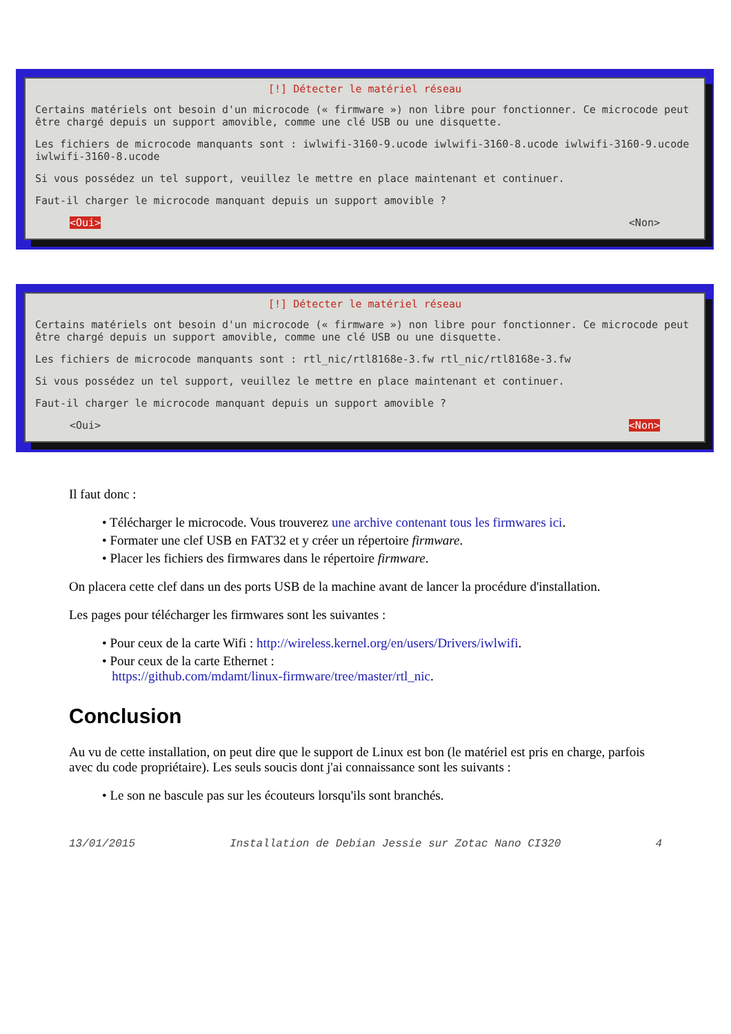[!] Détecter le matériel réseau
Certains matériels ont besoin d'un microcode (« firmware ») non libre pour fonctionner. Ce microcode peut être chargé depuis un support amovible, comme une clé USB ou une disquette.
Les fichiers de microcode manquants sont : iwlwifi-3160-9.ucode iwlwifi-3160-8.ucode iwlwifi-3160-9.ucode iwlwifi-3160-8.ucode
Si vous possédez un tel support, veuillez le mettre en place maintenant et continuer.
Faut-il charger le microcode manquant depuis un support amovible ?
<Oui> <Non>
[!] Détecter le matériel réseau
Certains matériels ont besoin d'un microcode (« firmware ») non libre pour fonctionner. Ce microcode peut être chargé depuis un support amovible, comme une clé USB ou une disquette.
Les fichiers de microcode manquants sont : rtl_nic/rtl8168e-3.fw rtl_nic/rtl8168e-3.fw
Si vous possédez un tel support, veuillez le mettre en place maintenant et continuer.
Faut-il charger le microcode manquant depuis un support amovible ?
<Oui> <Non>
Il faut donc :
• Télécharger le microcode. Vous trouverez une archive contenant tous les firmwares ici.
• Formater une clef USB en FAT32 et y créer un répertoire firmware.
• Placer les fichiers des firmwares dans le répertoire firmware.
On placera cette clef dans un des ports USB de la machine avant de lancer la procédure d'installation.
Les pages pour télécharger les firmwares sont les suivantes :
• Pour ceux de la carte Wifi : http://wireless.kernel.org/en/users/Drivers/iwlwifi.
• Pour ceux de la carte Ethernet :
https://github.com/mdamt/linux-firmware/tree/master/rtl_nic.
Conclusion
Au vu de cette installation, on peut dire que le support de Linux est bon (le matériel est pris en charge, parfois avec du code propriétaire). Les seuls soucis dont j'ai connaissance sont les suivants :
• Le son ne bascule pas sur les écouteurs lorsqu'ils sont branchés.
13/01/2015 Installation de Debian Jessie sur Zotac Nano CI320 4